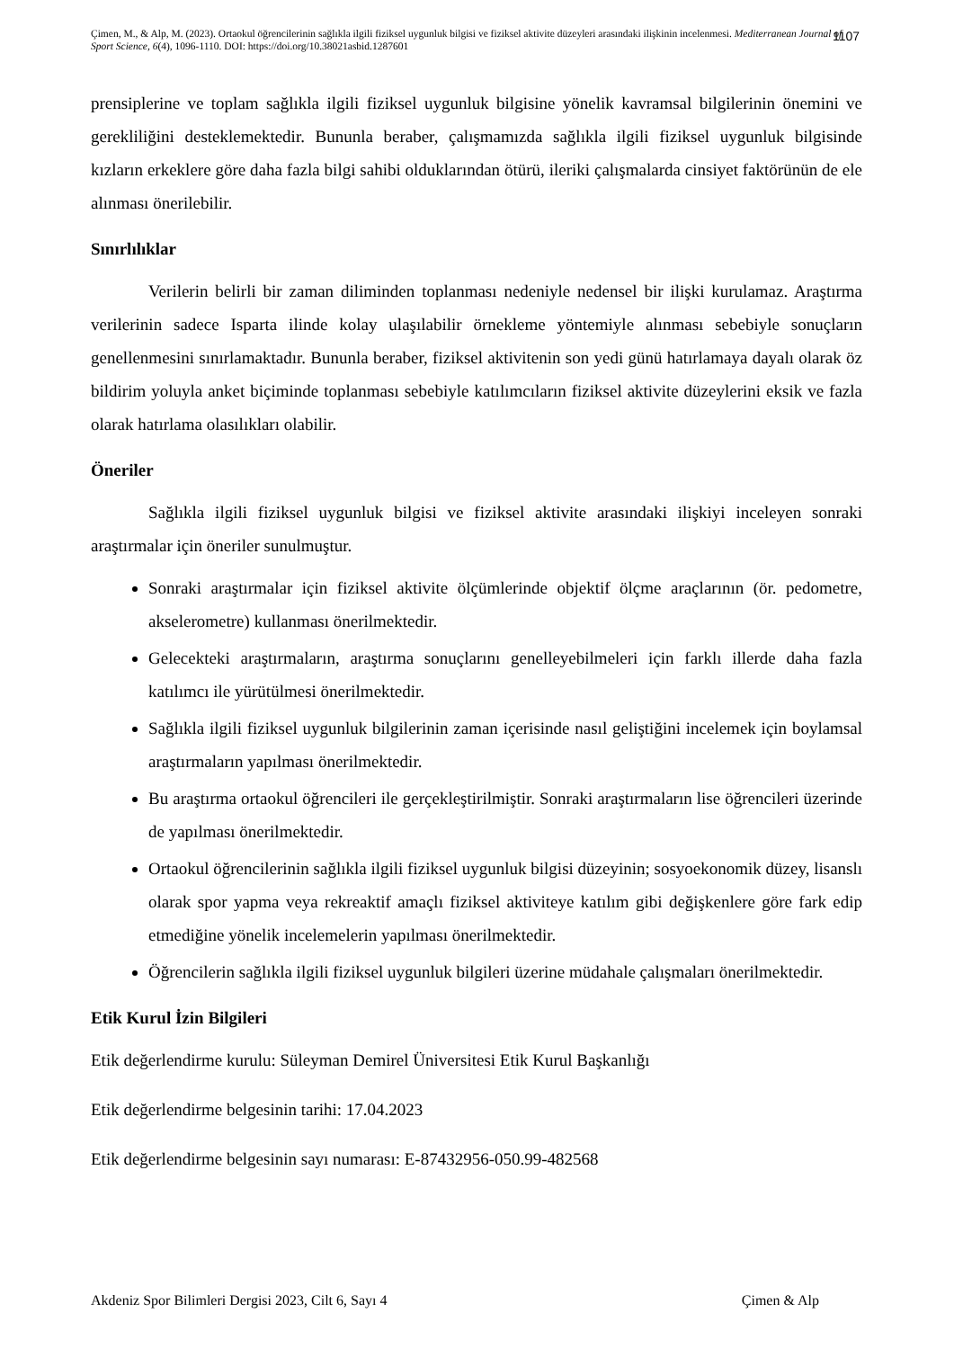Çimen, M., & Alp, M. (2023). Ortaokul öğrencilerinin sağlıkla ilgili fiziksel uygunluk bilgisi ve fiziksel aktivite düzeyleri arasındaki ilişkinin incelenmesi. Mediterranean Journal of Sport Science, 6(4), 1096-1110. DOI: https://doi.org/10.38021asbid.1287601
1107
prensiplerine ve toplam sağlıkla ilgili fiziksel uygunluk bilgisine yönelik kavramsal bilgilerinin önemini ve gerekliliğini desteklemektedir. Bununla beraber, çalışmamızda sağlıkla ilgili fiziksel uygunluk bilgisinde kızların erkeklere göre daha fazla bilgi sahibi olduklarından ötürü, ileriki çalışmalarda cinsiyet faktörünün de ele alınması önerilebilir.
Sınırlılıklar
Verilerin belirli bir zaman diliminden toplanması nedeniyle nedensel bir ilişki kurulamaz. Araştırma verilerinin sadece Isparta ilinde kolay ulaşılabilir örnekleme yöntemiyle alınması sebebiyle sonuçların genellenmesini sınırlamaktadır. Bununla beraber, fiziksel aktivitenin son yedi günü hatırlamaya dayalı olarak öz bildirim yoluyla anket biçiminde toplanması sebebiyle katılımcıların fiziksel aktivite düzeylerini eksik ve fazla olarak hatırlama olasılıkları olabilir.
Öneriler
Sağlıkla ilgili fiziksel uygunluk bilgisi ve fiziksel aktivite arasındaki ilişkiyi inceleyen sonraki araştırmalar için öneriler sunulmuştur.
Sonraki araştırmalar için fiziksel aktivite ölçümlerinde objektif ölçme araçlarının (ör. pedometre, akselerometre) kullanması önerilmektedir.
Gelecekteki araştırmaların, araştırma sonuçlarını genelleyebilmeleri için farklı illerde daha fazla katılımcı ile yürütülmesi önerilmektedir.
Sağlıkla ilgili fiziksel uygunluk bilgilerinin zaman içerisinde nasıl geliştiğini incelemek için boylamsal araştırmaların yapılması önerilmektedir.
Bu araştırma ortaokul öğrencileri ile gerçekleştirilmiştir. Sonraki araştırmaların lise öğrencileri üzerinde de yapılması önerilmektedir.
Ortaokul öğrencilerinin sağlıkla ilgili fiziksel uygunluk bilgisi düzeyinin; sosyoekonomik düzey, lisanslı olarak spor yapma veya rekreaktif amaçlı fiziksel aktiviteye katılım gibi değişkenlere göre fark edip etmediğine yönelik incelemelerin yapılması önerilmektedir.
Öğrencilerin sağlıkla ilgili fiziksel uygunluk bilgileri üzerine müdahale çalışmaları önerilmektedir.
Etik Kurul İzin Bilgileri
Etik değerlendirme kurulu: Süleyman Demirel Üniversitesi Etik Kurul Başkanlığı
Etik değerlendirme belgesinin tarihi: 17.04.2023
Etik değerlendirme belgesinin sayı numarası: E-87432956-050.99-482568
Akdeniz Spor Bilimleri Dergisi 2023, Cilt 6, Sayı 4 Çimen & Alp